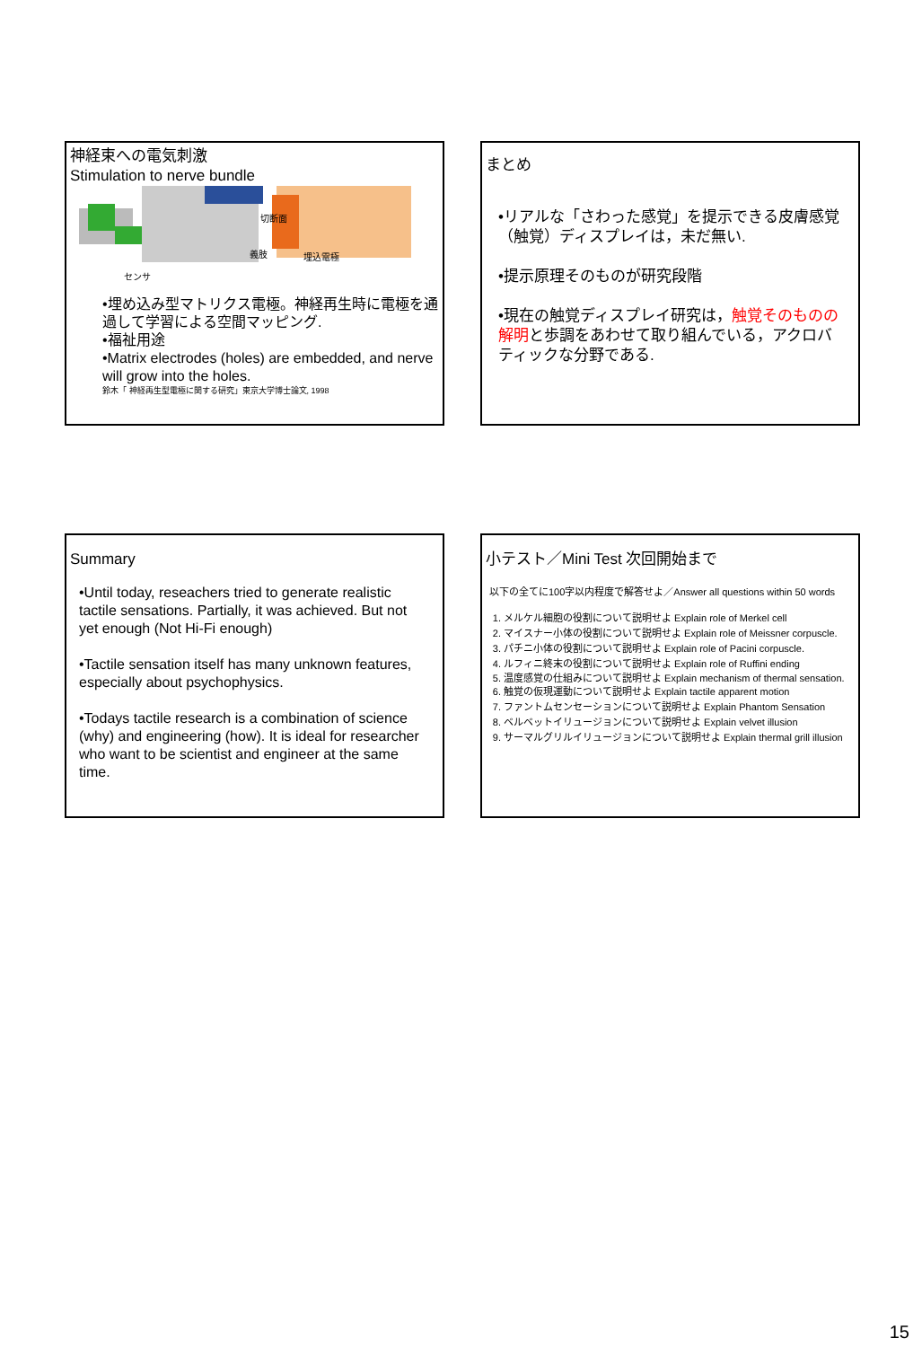神経束への電気刺激
Stimulation to nerve bundle
義肢
埋込電極
センサ
切断面
•埋め込み型マトリクス電極。神経再生時に電極を通過して学習による空間マッピング.
•福祉用途
•Matrix electrodes (holes) are embedded, and nerve will grow into the holes.
鈴木「 神経再生型電極に関する研究」東京大学博士論文, 1998
まとめ
•リアルな「さわった感覚」を提示できる皮膚感覚（触覚）ディスプレイは，未だ無い.
•提示原理そのものが研究段階
•現在の触覚ディスプレイ研究は，触覚そのものの解明と歩調をあわせて取り組んでいる，アクロバティックな分野である.
Summary
•Until today, reseachers tried to generate realistic tactile sensations. Partially, it was achieved. But not yet enough (Not Hi-Fi enough)
•Tactile sensation itself has many unknown features, especially about psychophysics.
•Todays tactile research is a combination of science (why) and engineering (how). It is ideal for researcher who want to be scientist and engineer at the same time.
小テスト／Mini Test 次回開始まで
以下の全てに100字以内程度で解答せよ／Answer all questions within 50 words
1. メルケル細胞の役割について説明せよ Explain role of Merkel cell
2. マイスナー小体の役割について説明せよ Explain role of Meissner corpuscle.
3. パチニ小体の役割について説明せよ Explain role of Pacini corpuscle.
4. ルフィニ終末の役割について説明せよ Explain role of Ruffini ending
5. 温度感覚の仕組みについて説明せよ Explain mechanism of thermal sensation.
6. 触覚の仮現運動について説明せよ Explain tactile apparent motion
7. ファントムセンセーションについて説明せよ Explain Phantom Sensation
8. ベルベットイリュージョンについて説明せよ Explain velvet illusion
9. サーマルグリルイリュージョンについて説明せよ Explain thermal grill illusion
15